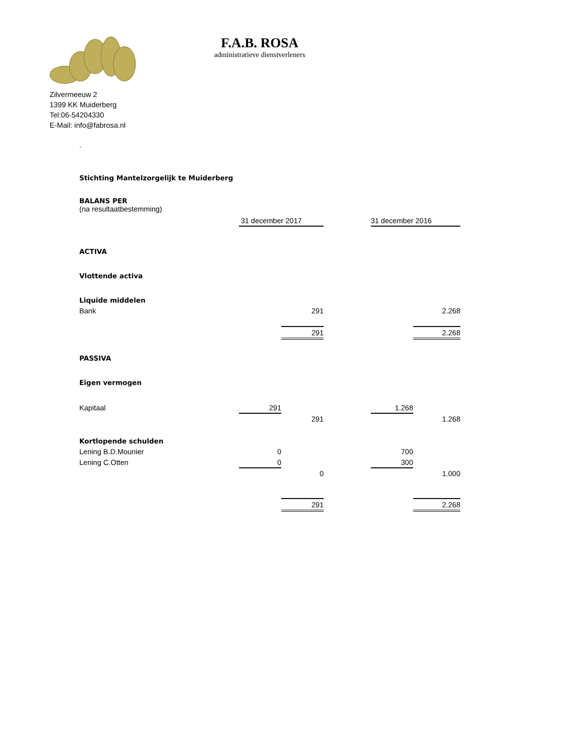F.A.B. ROSA
administratieve dienstverleners
Zilvermeeuw 2
1399 KK Muiderberg
Tel:06-54204330
E-Mail: info@fabrosa.nl
.
Stichting Mantelzorgelijk te Muiderberg
BALANS PER
(na resultaatbestemming)
| | 31 december 2017 | | | 31 december 2016 | |
| ACTIVA | | | | | |
| Vlottende activa | | | | | |
| Liquide middelen | | | | | |
| Bank | | 291 | | | 2.268 |
| | | 291 | | | 2.268 |
| PASSIVA | | | | | |
| Eigen vermogen | | | | | |
| Kapitaal | 291 | | | 1.268 | |
| | | 291 | | | 1.268 |
| Kortlopende schulden | | | | | |
| Lening B.D.Mounier | 0 | | | 700 | |
| Lening C.Otten | 0 | | | 300 | |
| | | 0 | | | 1.000 |
| | | 291 | | | 2.268 |